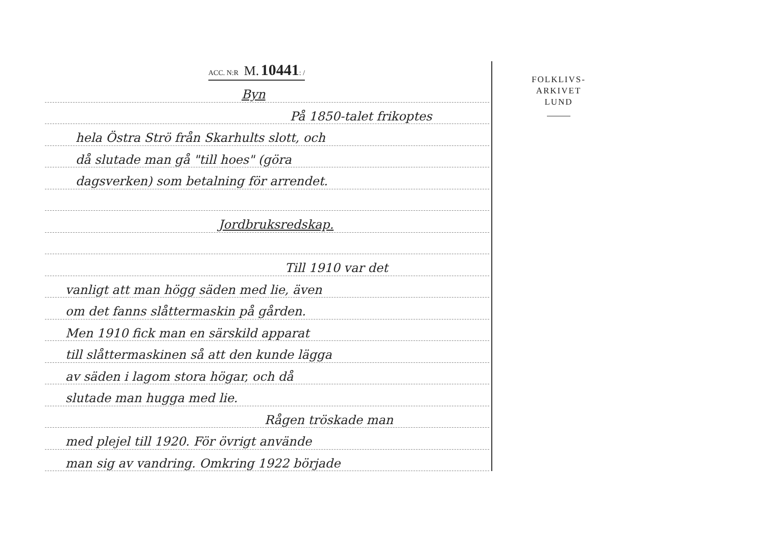ACC. N:R M. 10441: /
Byn
På 1850-talet frikoptes
hela Östra Strö från Skarhults slott, och
då slutade man gå "till hoes" (göra
dagsverken) som betalning för arrendet.
Jordbruksredskap.
Till 1910 var det
vanligt att man högg säden med lie, även
om det fanns slåttermaskin på gården.
Men 1910 fick man en särskild apparat
till slåttermaskinen så att den kunde lägga
av säden i lagom stora högar, och då
slutade man hugga med lie.
Rågen tröskade man
med plejel till 1920. För övrigt använde
man sig av vandring. Omkring 1922 började
FOLKLIVS-
ARKIVET
LUND